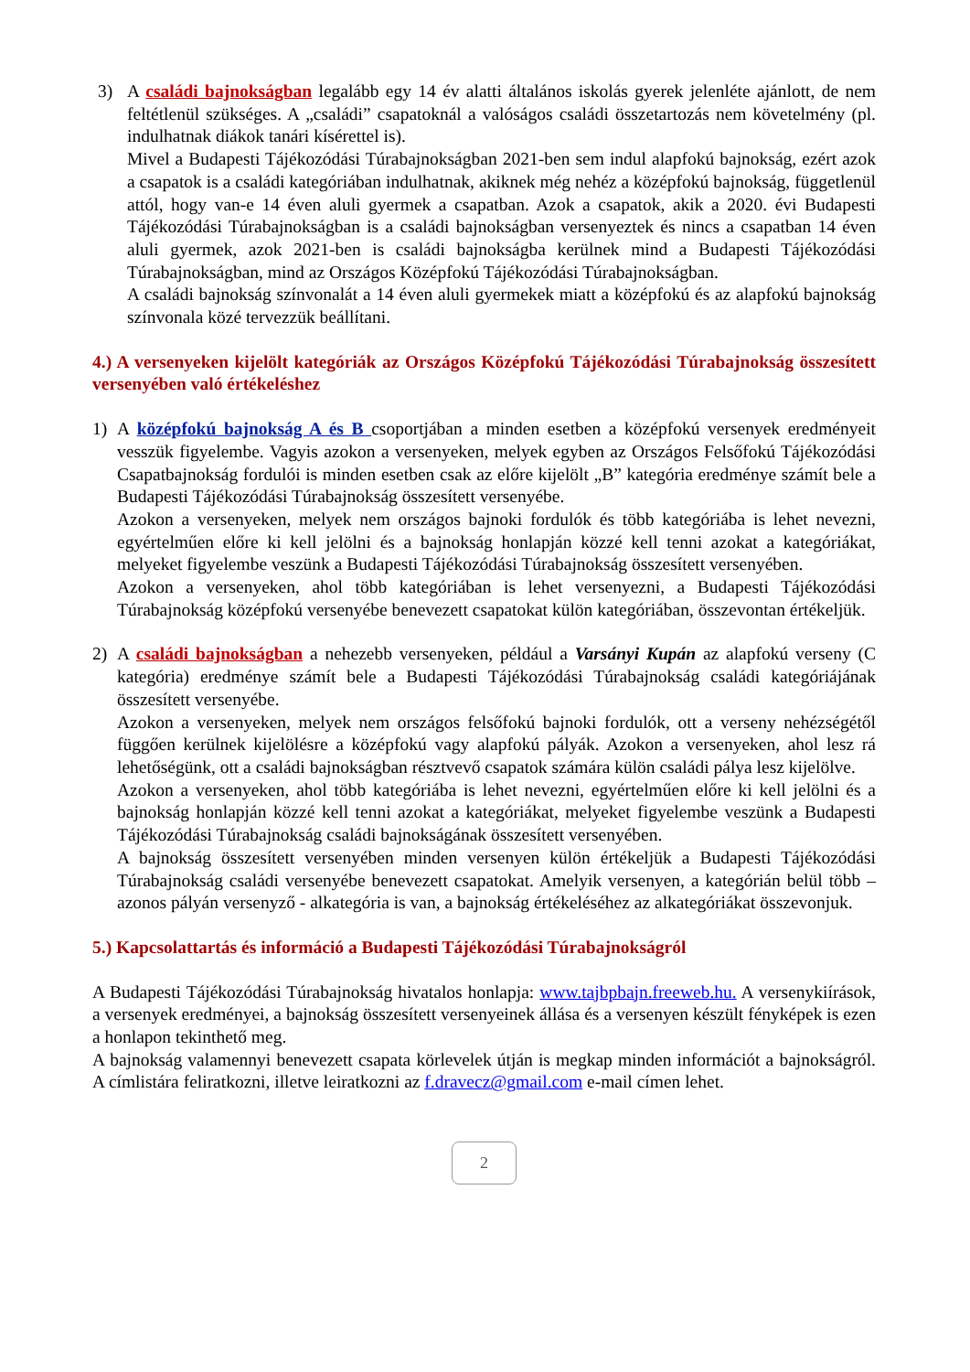3) A családi bajnokságban legalább egy 14 év alatti általános iskolás gyerek jelenléte ajánlott, de nem feltétlenül szükséges. A „családi” csapatoknál a valóságos családi összetartozás nem követelmény (pl. indulhatnak diákok tanári kísérettel is).
Mivel a Budapesti Tájékozódási Túrabajnokságban 2021-ben sem indul alapfokú bajnokság, ezért azok a csapatok is a családi kategóriában indulhatnak, akiknek még nehéz a középfokú bajnokság, függetlenül attól, hogy van-e 14 éven aluli gyermek a csapatban. Azok a csapatok, akik a 2020. évi Budapesti Tájékozódási Túrabajnokságban is a családi bajnokságban versenyeztek és nincs a csapatban 14 éven aluli gyermek, azok 2021-ben is családi bajnokságba kerülnek mind a Budapesti Tájékozódási Túrabajnokságban, mind az Országos Középfokú Tájékozódási Túrabajnokságban.
A családi bajnokság színvonalát a 14 éven aluli gyermekek miatt a középfokú és az alapfokú bajnokság színvonala közé tervezzük beállítani.
4.) A versenyeken kijelölt kategóriák az Országos Középfokú Tájékozódási Túrabajnokság összesített versenyében való értékeléshez
1) A középfokú bajnokság A és B csoportjában a minden esetben a középfokú versenyek eredményeit vesszük figyelembe. Vagyis azokon a versenyeken, melyek egyben az Országos Felsőfokú Tájékozódási Csapatbajnokság fordulói is minden esetben csak az előre kijelölt „B” kategória eredménye számít bele a Budapesti Tájékozódási Túrabajnokság összesített versenyébe.
Azokon a versenyeken, melyek nem országos bajnoki fordulók és több kategóriába is lehet nevezni, egyértelműen előre ki kell jelölni és a bajnokság honlapján közzé kell tenni azokat a kategóriákat, melyeket figyelembe veszünk a Budapesti Tájékozódási Túrabajnokság összesített versenyében.
Azokon a versenyeken, ahol több kategóriában is lehet versenyezni, a Budapesti Tájékozódási Túrabajnokság középfokú versenyébe benevezett csapatokat külön kategóriában, összevontan értékeljük.
2) A családi bajnokságban a nehezebb versenyeken, például a Varsányi Kupán az alapfokú verseny (C kategória) eredménye számít bele a Budapesti Tájékozódási Túrabajnokság családi kategóriájának összesített versenyébe.
Azokon a versenyeken, melyek nem országos felsőfokú bajnoki fordulók, ott a verseny nehézségétől függően kerülnek kijelölésre a középfokú vagy alapfokú pályák. Azokon a versenyeken, ahol lesz rá lehetőségünk, ott a családi bajnokságban résztvevő csapatok számára külön családi pálya lesz kijelölve.
Azokon a versenyeken, ahol több kategóriába is lehet nevezni, egyértelműen előre ki kell jelölni és a bajnokság honlapján közzé kell tenni azokat a kategóriákat, melyeket figyelembe veszünk a Budapesti Tájékozódási Túrabajnokság családi bajnokságának összesített versenyében.
A bajnokság összesített versenyében minden versenyen külön értékeljük a Budapesti Tájékozódási Túrabajnokság családi versenyébe benevezett csapatokat. Amelyik versenyen, a kategórián belül több – azonos pályán versenyző - alkategória is van, a bajnokság értékeléséhez az alkategóriákat összevonjuk.
5.) Kapcsolattartás és információ a Budapesti Tájékozódási Túrabajnokságról
A Budapesti Tájékozódási Túrabajnokság hivatalos honlapja: www.tajbpbajn.freeweb.hu. A versenykiírások, a versenyek eredményei, a bajnokság összesített versenyeinek állása és a versenyen készült fényképek is ezen a honlapon tekinthető meg.
A bajnokság valamennyi benevezett csapata körlevelek útján is megkap minden információt a bajnokságról. A címlistára feliratkozni, illetve leiratkozni az f.dravecz@gmail.com e-mail címen lehet.
2